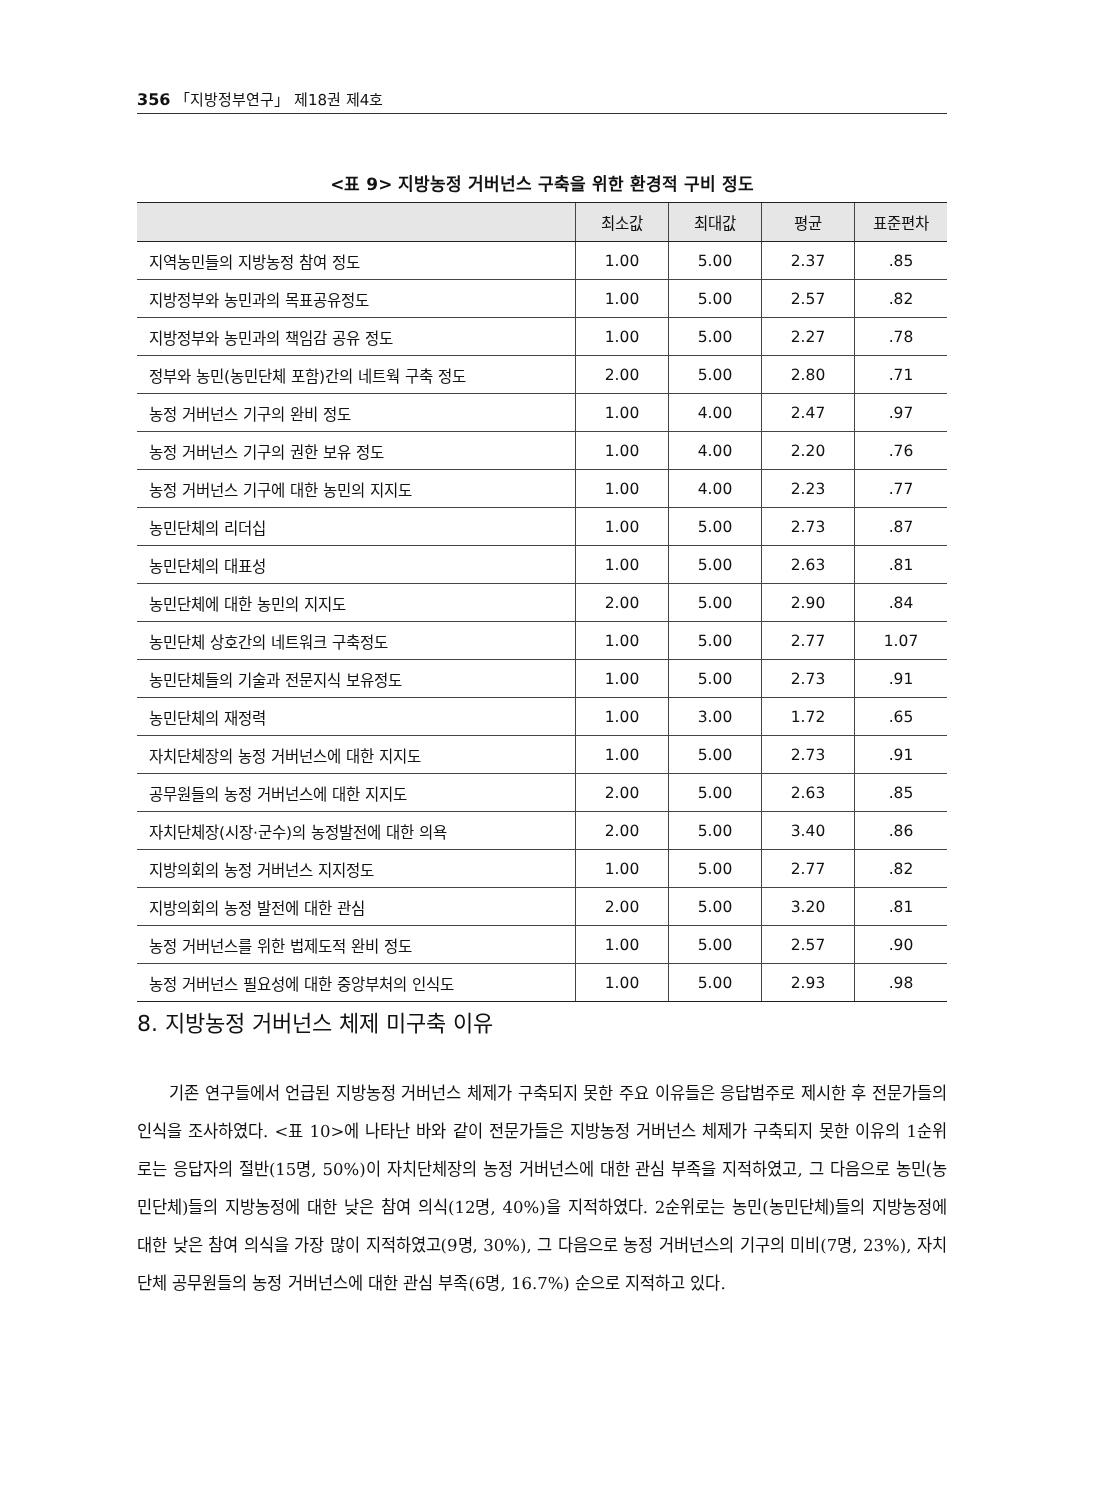356 「지방정부연구」 제18권 제4호
<표 9> 지방농정 거버넌스 구축을 위한 환경적 구비 정도
| | 최소값 | 최대값 | 평균 | 표준편차 |
| --- | --- | --- | --- | --- |
| 지역농민들의 지방농정 참여 정도 | 1.00 | 5.00 | 2.37 | .85 |
| 지방정부와 농민과의 목표공유정도 | 1.00 | 5.00 | 2.57 | .82 |
| 지방정부와 농민과의 책임감 공유 정도 | 1.00 | 5.00 | 2.27 | .78 |
| 정부와 농민(농민단체 포함)간의 네트웍 구축 정도 | 2.00 | 5.00 | 2.80 | .71 |
| 농정 거버넌스 기구의 완비 정도 | 1.00 | 4.00 | 2.47 | .97 |
| 농정 거버넌스 기구의 권한 보유 정도 | 1.00 | 4.00 | 2.20 | .76 |
| 농정 거버넌스 기구에 대한 농민의 지지도 | 1.00 | 4.00 | 2.23 | .77 |
| 농민단체의 리더십 | 1.00 | 5.00 | 2.73 | .87 |
| 농민단체의 대표성 | 1.00 | 5.00 | 2.63 | .81 |
| 농민단체에 대한 농민의 지지도 | 2.00 | 5.00 | 2.90 | .84 |
| 농민단체 상호간의 네트워크 구축정도 | 1.00 | 5.00 | 2.77 | 1.07 |
| 농민단체들의 기술과 전문지식 보유정도 | 1.00 | 5.00 | 2.73 | .91 |
| 농민단체의 재정력 | 1.00 | 3.00 | 1.72 | .65 |
| 자치단체장의 농정 거버넌스에 대한 지지도 | 1.00 | 5.00 | 2.73 | .91 |
| 공무원들의 농정 거버넌스에 대한 지지도 | 2.00 | 5.00 | 2.63 | .85 |
| 자치단체장(시장·군수)의 농정발전에 대한 의욕 | 2.00 | 5.00 | 3.40 | .86 |
| 지방의회의 농정 거버넌스 지지정도 | 1.00 | 5.00 | 2.77 | .82 |
| 지방의회의 농정 발전에 대한 관심 | 2.00 | 5.00 | 3.20 | .81 |
| 농정 거버넌스를 위한 법제도적 완비 정도 | 1.00 | 5.00 | 2.57 | .90 |
| 농정 거버넌스 필요성에 대한 중앙부처의 인식도 | 1.00 | 5.00 | 2.93 | .98 |
8. 지방농정 거버넌스 체제 미구축 이유
기존 연구들에서 언급된 지방농정 거버넌스 체제가 구축되지 못한 주요 이유들은 응답범주로 제시한 후 전문가들의 인식을 조사하였다. <표 10>에 나타난 바와 같이 전문가들은 지방농정 거버넌스 체제가 구축되지 못한 이유의 1순위로는 응답자의 절반(15명, 50%)이 자치단체장의 농정 거버넌스에 대한 관심 부족을 지적하였고, 그 다음으로 농민(농민단체)들의 지방농정에 대한 낮은 참여 의식(12명, 40%)을 지적하였다. 2순위로는 농민(농민단체)들의 지방농정에 대한 낮은 참여 의식을 가장 많이 지적하였고(9명, 30%), 그 다음으로 농정 거버넌스의 기구의 미비(7명, 23%), 자치단체 공무원들의 농정 거버넌스에 대한 관심 부족(6명, 16.7%) 순으로 지적하고 있다.